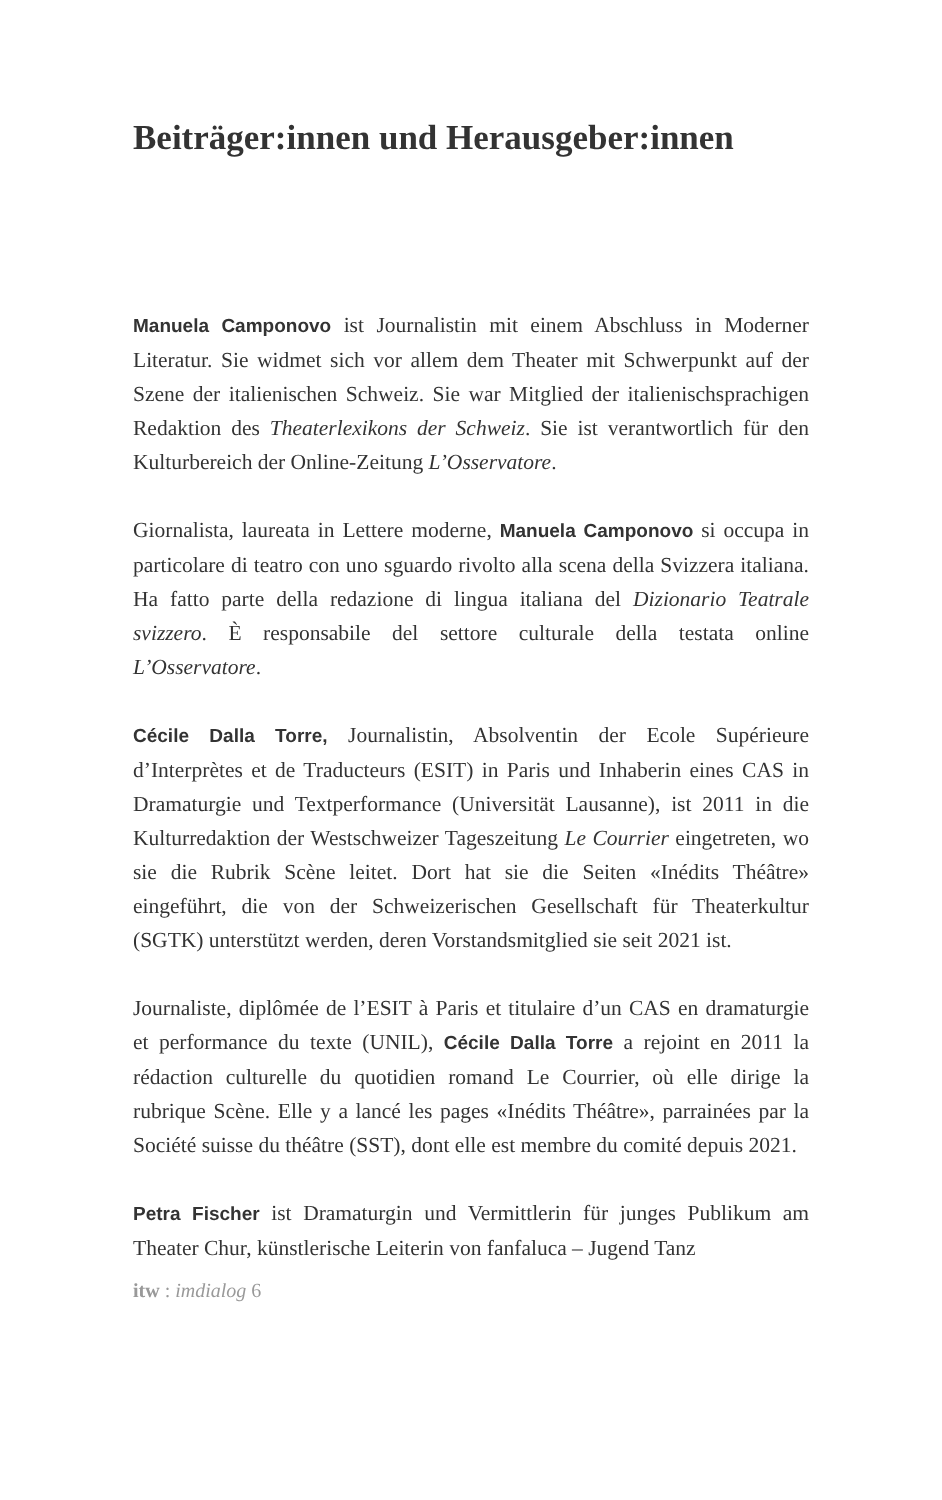Beiträger:innen und Herausgeber:innen
Manuela Camponovo ist Journalistin mit einem Abschluss in Moderner Literatur. Sie widmet sich vor allem dem Theater mit Schwerpunkt auf der Szene der italienischen Schweiz. Sie war Mitglied der italienischsprachigen Redaktion des Theaterlexikons der Schweiz. Sie ist verantwortlich für den Kulturbereich der Online-Zeitung L’Osservatore.
Giornalista, laureata in Lettere moderne, Manuela Camponovo si occupa in particolare di teatro con uno sguardo rivolto alla scena della Svizzera italiana. Ha fatto parte della redazione di lingua italiana del Dizionario Teatrale svizzero. È responsabile del settore culturale della testata online L’Osservatore.
Cécile Dalla Torre, Journalistin, Absolventin der Ecole Supérieure d’Interprètes et de Traducteurs (ESIT) in Paris und Inhaberin eines CAS in Dramaturgie und Textperformance (Universität Lausanne), ist 2011 in die Kulturredaktion der Westschweizer Tageszeitung Le Courrier eingetreten, wo sie die Rubrik Scène leitet. Dort hat sie die Seiten «Inédits Théâtre» eingeführt, die von der Schweizerischen Gesellschaft für Theaterkultur (SGTK) unterstützt werden, deren Vorstandsmitglied sie seit 2021 ist.
Journaliste, diplômée de l’ESIT à Paris et titulaire d’un CAS en dramaturgie et performance du texte (UNIL), Cécile Dalla Torre a rejoint en 2011 la rédaction culturelle du quotidien romand Le Courrier, où elle dirige la rubrique Scène. Elle y a lancé les pages «Inédits Théâtre», parrainées par la Société suisse du théâtre (SST), dont elle est membre du comité depuis 2021.
Petra Fischer ist Dramaturgin und Vermittlerin für junges Publikum am Theater Chur, künstlerische Leiterin von fanfaluca – Jugend Tanz
itw : imdialog 6